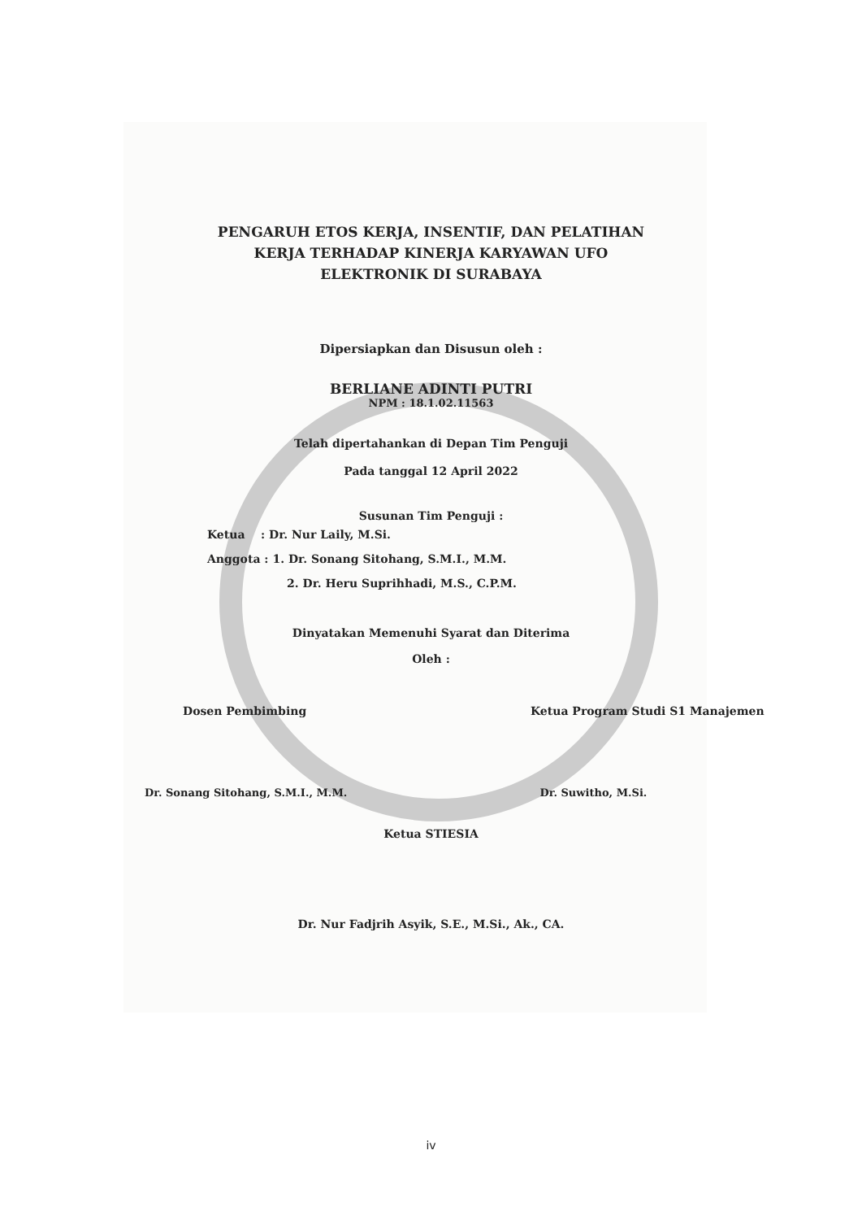PENGARUH ETOS KERJA, INSENTIF, DAN PELATIHAN
KERJA TERHADAP KINERJA KARYAWAN UFO
ELEKTRONIK DI SURABAYA
Dipersiapkan dan Disusun oleh :
BERLIANE ADINTI PUTRI
NPM : 18.1.02.11563
Telah dipertahankan di Depan Tim Penguji
Pada tanggal 12 April 2022
Susunan Tim Penguji :
Ketua : Dr. Nur Laily, M.Si.
Anggota : 1. Dr. Sonang Sitohang, S.M.I., M.M.
2. Dr. Heru Suprihhadi, M.S., C.P.M.
Dinyatakan Memenuhi Syarat dan Diterima
Oleh :
Dosen Pembimbing Ketua Program Studi S1 Manajemen
Dr. Sonang Sitohang, S.M.I., M.M.
Dr. Suwitho, M.Si.
Ketua STIESIA
Dr. Nur Fadjrih Asyik, S.E., M.Si., Ak., CA.
iv